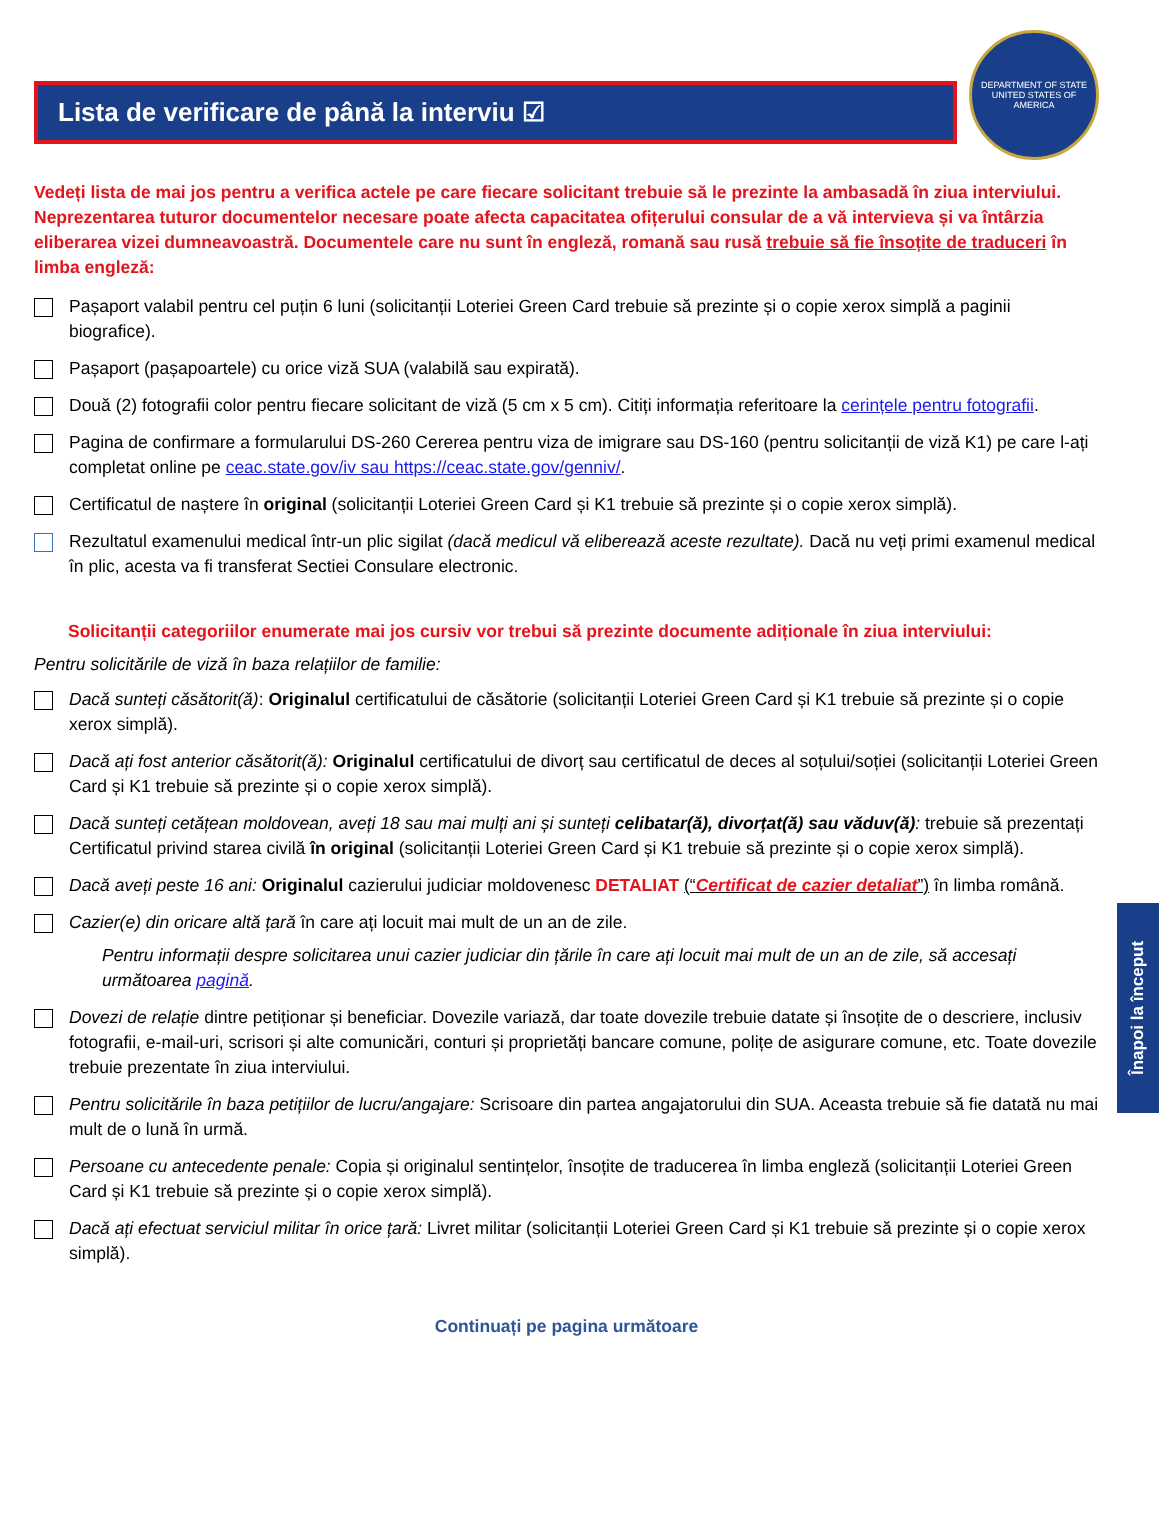Lista de verificare de până la interviu ☑
DEPARTMENT OF STATE
UNITED STATES OF AMERICA
Vedeți lista de mai jos pentru a verifica actele pe care fiecare solicitant trebuie să le prezinte la ambasadă în ziua interviului. Neprezentarea tuturor documentelor necesare poate afecta capacitatea ofițerului consular de a vă intervieva și va întârzia eliberarea vizei dumneavoastră. Documentele care nu sunt în engleză, romană sau rusă trebuie să fie însoțite de traduceri în limba engleză:
Pașaport valabil pentru cel puțin 6 luni (solicitanții Loteriei Green Card trebuie să prezinte și o copie xerox simplă a paginii biografice).
Pașaport (pașapoartele) cu orice viză SUA (valabilă sau expirată).
Două (2) fotografii color pentru fiecare solicitant de viză (5 cm x 5 cm). Citiți informația referitoare la cerințele pentru fotografii.
Pagina de confirmare a formularului DS-260 Cererea pentru viza de imigrare sau DS-160 (pentru solicitanții de viză K1) pe care l-ați completat online pe ceac.state.gov/iv sau https://ceac.state.gov/genniv/.
Certificatul de naștere în original (solicitanții Loteriei Green Card și K1 trebuie să prezinte și o copie xerox simplă).
Rezultatul examenului medical într-un plic sigilat (dacă medicul vă eliberează aceste rezultate). Dacă nu veți primi examenul medical în plic, acesta va fi transferat Sectiei Consulare electronic.
Solicitanții categoriilor enumerate mai jos cursiv vor trebui să prezinte documente adiționale în ziua interviului:
Pentru solicitările de viză în baza relațiilor de familie:
Dacă sunteți căsătorit(ă): Originalul certificatului de căsătorie (solicitanții Loteriei Green Card și K1 trebuie să prezinte și o copie xerox simplă).
Dacă ați fost anterior căsătorit(ă): Originalul certificatului de divorț sau certificatul de deces al soțului/soției (solicitanții Loteriei Green Card și K1 trebuie să prezinte și o copie xerox simplă).
Dacă sunteți cetățean moldovean, aveți 18 sau mai mulți ani și sunteți celibatar(ă), divorțat(ă) sau văduv(ă): trebuie să prezentați Certificatul privind starea civilă în original (solicitanții Loteriei Green Card și K1 trebuie să prezinte și o copie xerox simplă).
Dacă aveți peste 16 ani: Originalul cazierului judiciar moldovenesc DETALIAT (“Certificat de cazier detaliat”) în limba română.
Cazier(e) din oricare altă țară în care ați locuit mai mult de un an de zile.
Pentru informații despre solicitarea unui cazier judiciar din țările în care ați locuit mai mult de un an de zile, să accesați următoarea pagină.
Dovezi de relație dintre petiționar și beneficiar. Dovezile variază, dar toate dovezile trebuie datate și însoțite de o descriere, inclusiv fotografii, e-mail-uri, scrisori și alte comunicări, conturi și proprietăți bancare comune, polițe de asigurare comune, etc. Toate dovezile trebuie prezentate în ziua interviului.
Pentru solicitările în baza petițiilor de lucru/angajare: Scrisoare din partea angajatorului din SUA. Aceasta trebuie să fie datată nu mai mult de o lună în urmă.
Persoane cu antecedente penale: Copia și originalul sentințelor, însoțite de traducerea în limba engleză (solicitanții Loteriei Green Card și K1 trebuie să prezinte și o copie xerox simplă).
Dacă ați efectuat serviciul militar în orice țară: Livret militar (solicitanții Loteriei Green Card și K1 trebuie să prezinte și o copie xerox simplă).
Continuați pe pagina următoare
Înapoi la început